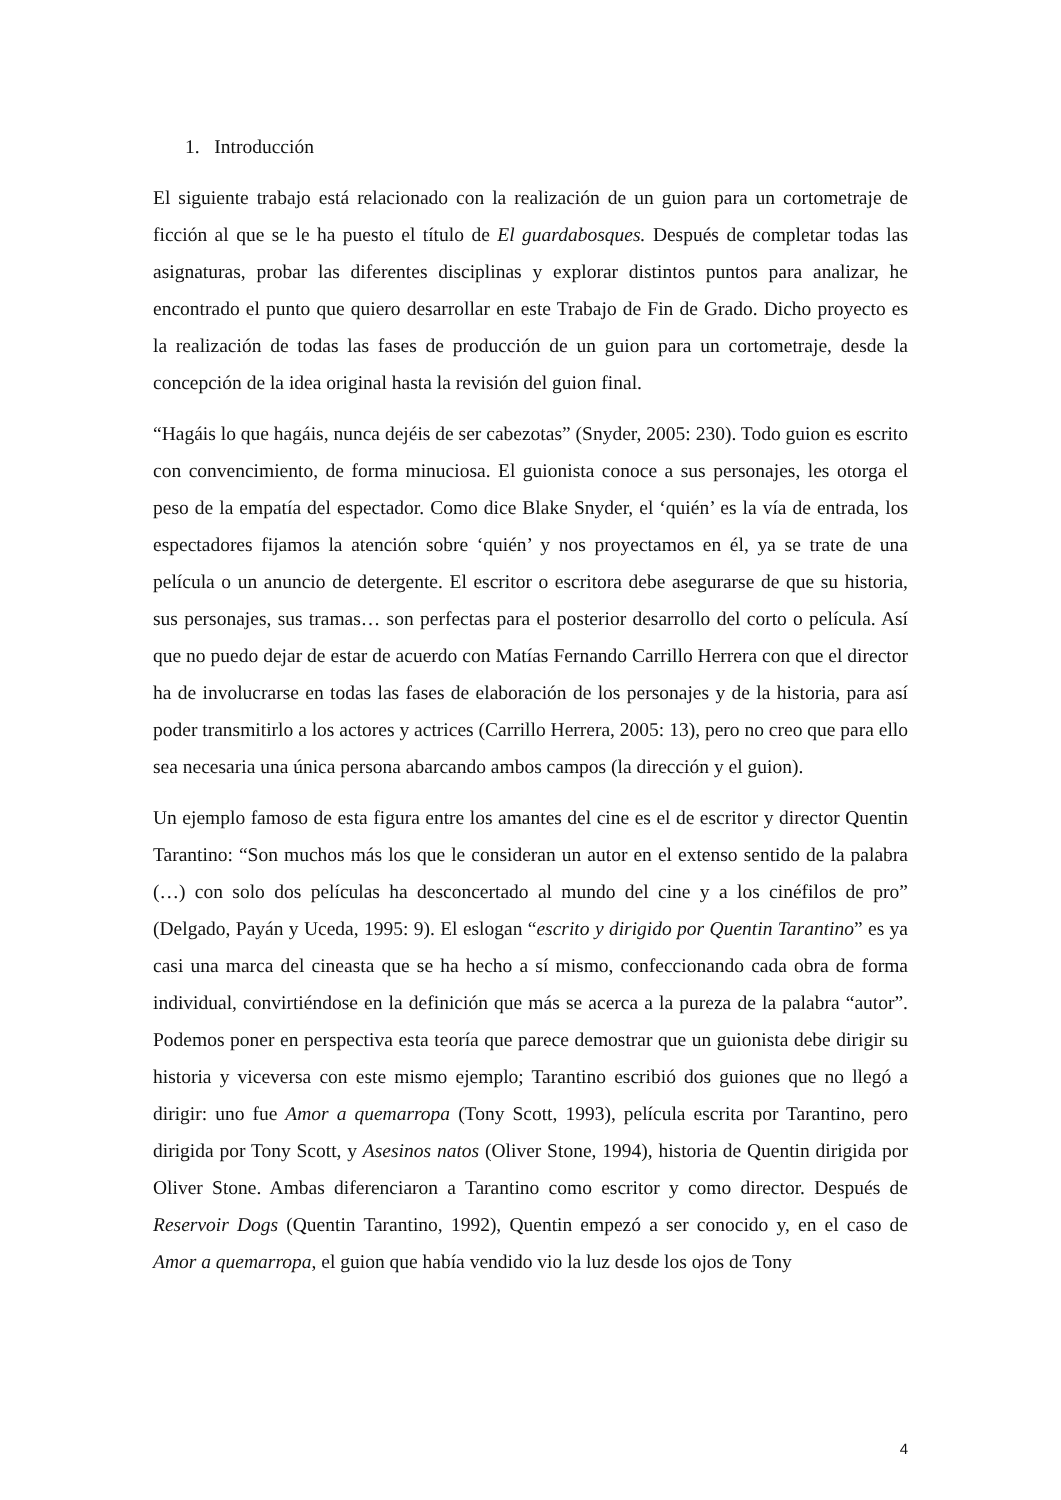1. Introducción
El siguiente trabajo está relacionado con la realización de un guion para un cortometraje de ficción al que se le ha puesto el título de El guardabosques. Después de completar todas las asignaturas, probar las diferentes disciplinas y explorar distintos puntos para analizar, he encontrado el punto que quiero desarrollar en este Trabajo de Fin de Grado. Dicho proyecto es la realización de todas las fases de producción de un guion para un cortometraje, desde la concepción de la idea original hasta la revisión del guion final.
“Hagáis lo que hagáis, nunca dejéis de ser cabezotas” (Snyder, 2005: 230). Todo guion es escrito con convencimiento, de forma minuciosa. El guionista conoce a sus personajes, les otorga el peso de la empatía del espectador. Como dice Blake Snyder, el ‘quién’ es la vía de entrada, los espectadores fijamos la atención sobre ‘quién’ y nos proyectamos en él, ya se trate de una película o un anuncio de detergente. El escritor o escritora debe asegurarse de que su historia, sus personajes, sus tramas… son perfectas para el posterior desarrollo del corto o película. Así que no puedo dejar de estar de acuerdo con Matías Fernando Carrillo Herrera con que el director ha de involucrarse en todas las fases de elaboración de los personajes y de la historia, para así poder transmitirlo a los actores y actrices (Carrillo Herrera, 2005: 13), pero no creo que para ello sea necesaria una única persona abarcando ambos campos (la dirección y el guion).
Un ejemplo famoso de esta figura entre los amantes del cine es el de escritor y director Quentin Tarantino: “Son muchos más los que le consideran un autor en el extenso sentido de la palabra (…) con solo dos películas ha desconcertado al mundo del cine y a los cinéfilos de pro” (Delgado, Payán y Uceda, 1995: 9). El eslogan “escrito y dirigido por Quentin Tarantino” es ya casi una marca del cineasta que se ha hecho a sí mismo, confeccionando cada obra de forma individual, convirtiéndose en la definición que más se acerca a la pureza de la palabra “autor”. Podemos poner en perspectiva esta teoría que parece demostrar que un guionista debe dirigir su historia y viceversa con este mismo ejemplo; Tarantino escribió dos guiones que no llegó a dirigir: uno fue Amor a quemarropa (Tony Scott, 1993), película escrita por Tarantino, pero dirigida por Tony Scott, y Asesinos natos (Oliver Stone, 1994), historia de Quentin dirigida por Oliver Stone. Ambas diferenciaron a Tarantino como escritor y como director. Después de Reservoir Dogs (Quentin Tarantino, 1992), Quentin empezó a ser conocido y, en el caso de Amor a quemarropa, el guion que había vendido vio la luz desde los ojos de Tony
4